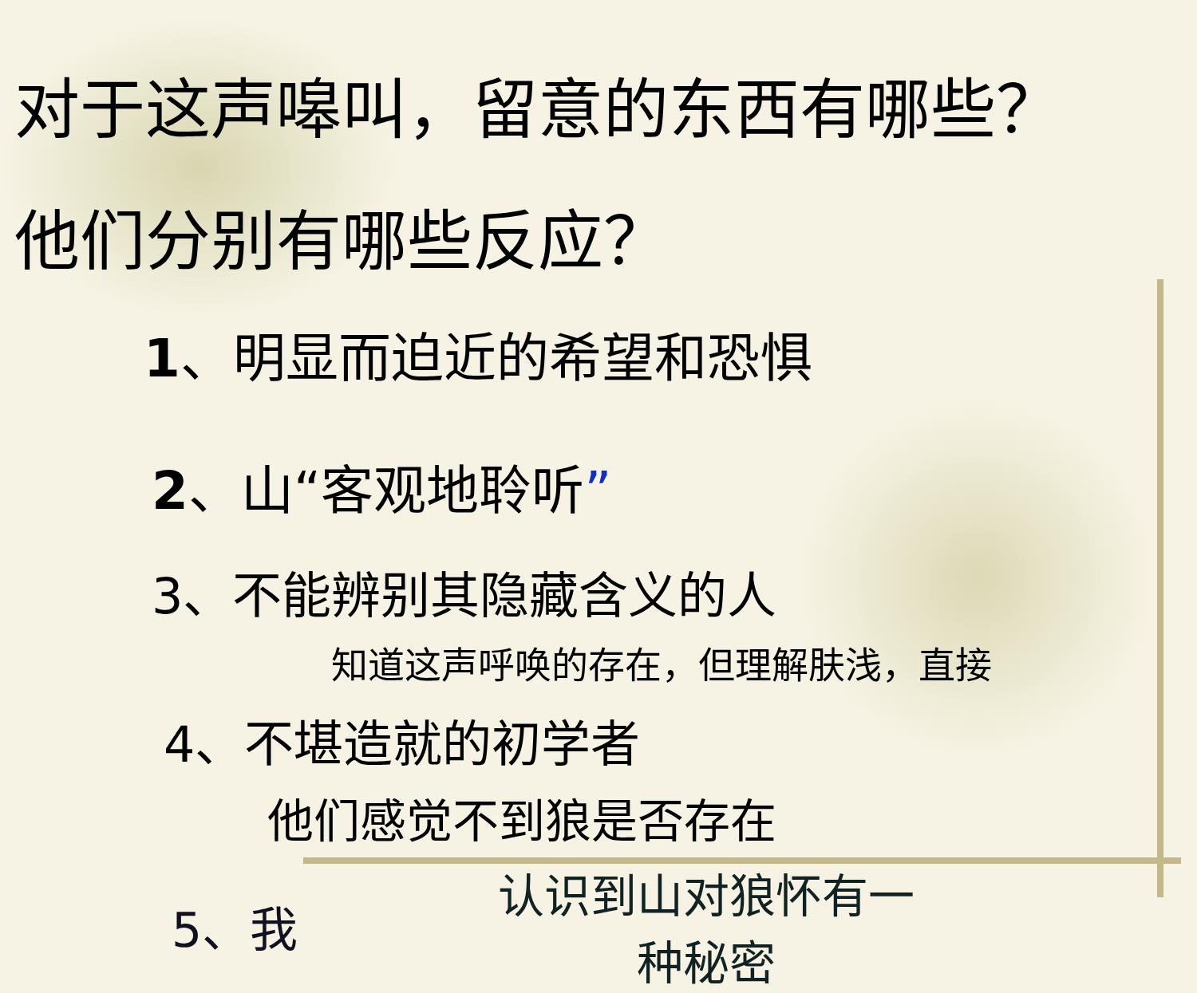对于这声嗥叫，留意的东西有哪些？
他们分别有哪些反应？
1、明显而迫近的希望和恐惧
2、山“客观地聆听”
3、不能辨别其隐藏含义的人
知道这声呼唤的存在，但理解肤浅，直接
4、不堪造就的初学者
他们感觉不到狼是否存在
5、我
认识到山对狼怀有一
种秘密